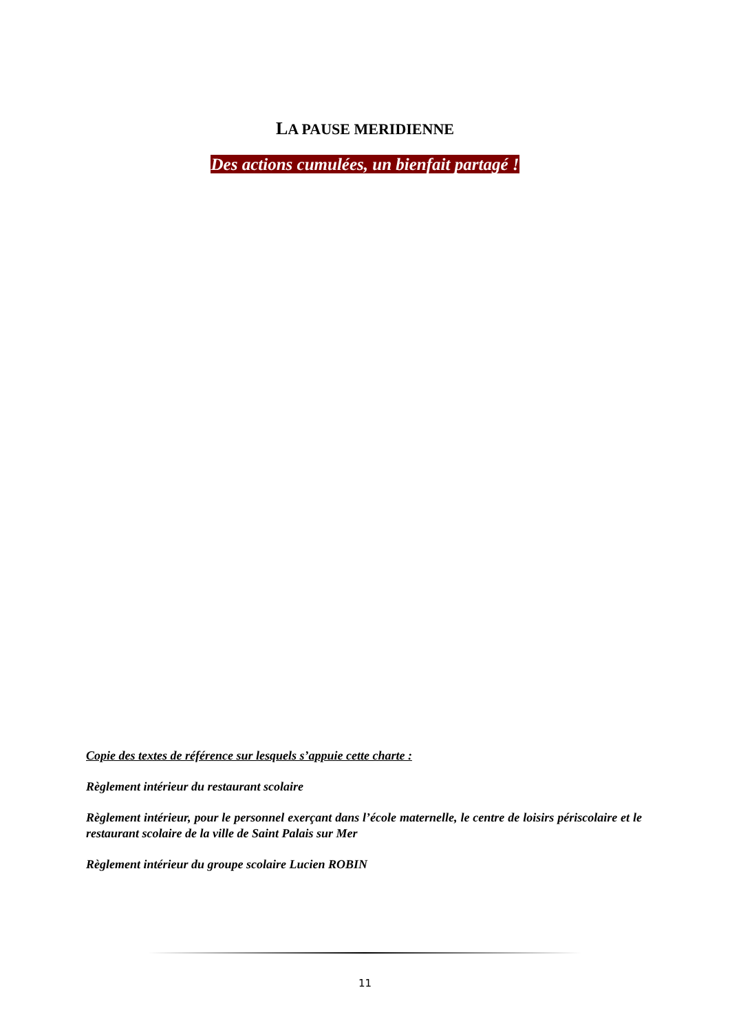LA PAUSE MERIDIENNE
Des actions cumulées, un bienfait partagé !
Copie des textes de référence sur lesquels s’appuie cette charte :
Règlement intérieur du restaurant scolaire
Règlement intérieur, pour le personnel exerçant dans l’école maternelle, le centre de loisirs périscolaire et le restaurant scolaire de la ville de Saint Palais sur Mer
Règlement intérieur du groupe scolaire Lucien ROBIN
11